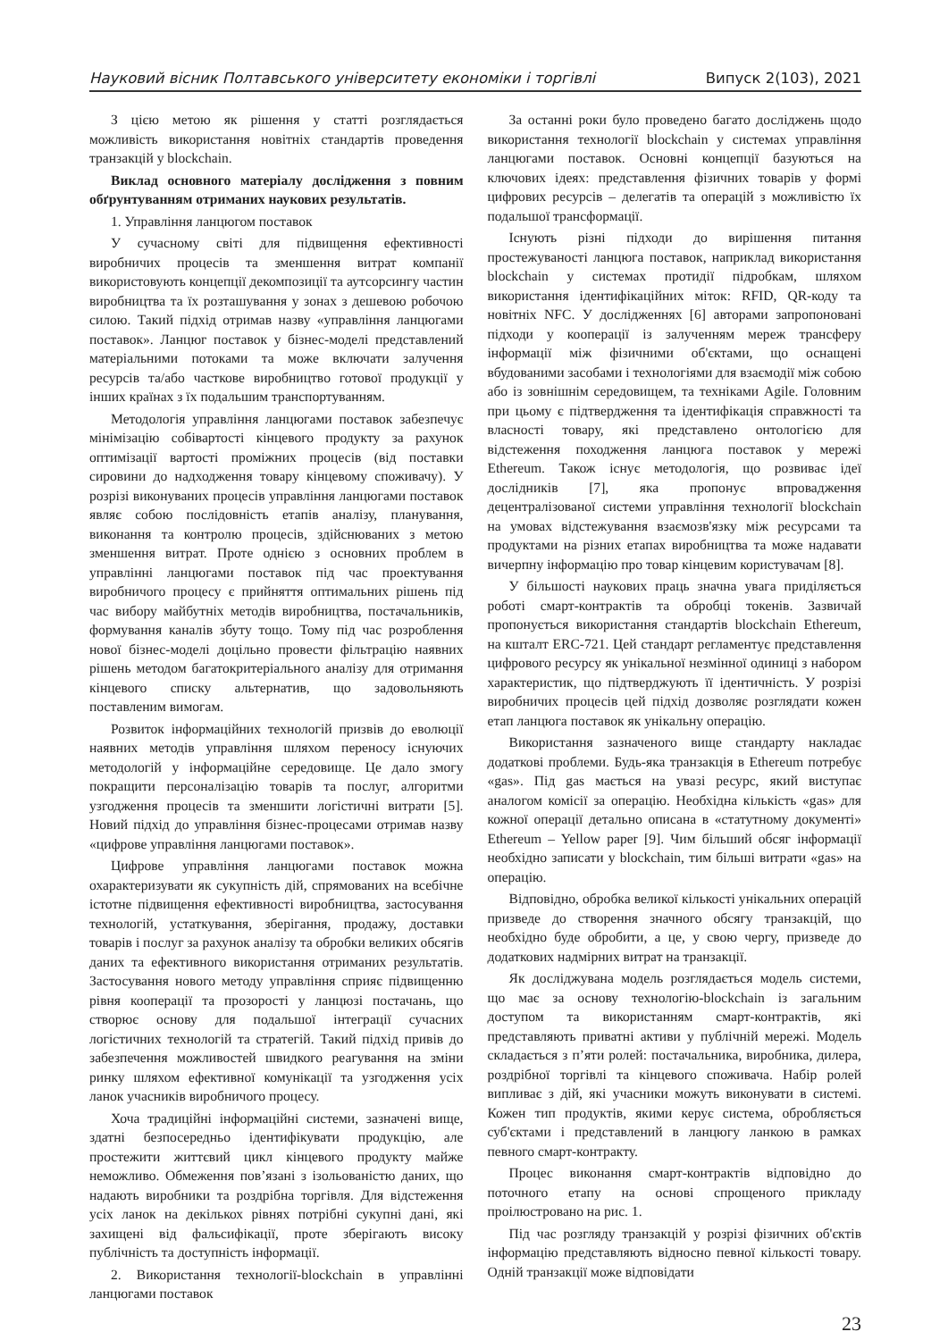Науковий вісник Полтавського університету економіки і торгівлі Випуск 2(103), 2021
З цією метою як рішення у статті розглядається можливість використання новітніх стандартів проведення транзакцій у blockchain.
Виклад основного матеріалу дослідження з повним обґрунтуванням отриманих наукових результатів.
1. Управління ланцюгом поставок
У сучасному світі для підвищення ефективності виробничих процесів та зменшення витрат компанії використовують концепції декомпозиції та аутсорсингу частин виробництва та їх розташування у зонах з дешевою робочою силою. Такий підхід отримав назву «управління ланцюгами поставок». Ланцюг поставок у бізнес-моделі представлений матеріальними потоками та може включати залучення ресурсів та/або часткове виробництво готової продукції у інших країнах з їх подальшим транспортуванням.
Методологія управління ланцюгами поставок забезпечує мінімізацію собівартості кінцевого продукту за рахунок оптимізації вартості проміжних процесів (від поставки сировини до надходження товару кінцевому споживачу). У розрізі виконуваних процесів управління ланцюгами поставок являє собою послідовність етапів аналізу, планування, виконання та контролю процесів, здійснюваних з метою зменшення витрат. Проте однією з основних проблем в управлінні ланцюгами поставок під час проектування виробничого процесу є прийняття оптимальних рішень під час вибору майбутніх методів виробництва, постачальників, формування каналів збуту тощо. Тому під час розроблення нової бізнес-моделі доцільно провести фільтрацію наявних рішень методом багатокритеріального аналізу для отримання кінцевого списку альтернатив, що задовольняють поставленим вимогам.
Розвиток інформаційних технологій призвів до еволюції наявних методів управління шляхом переносу існуючих методологій у інформаційне середовище. Це дало змогу покращити персоналізацію товарів та послуг, алгоритми узгодження процесів та зменшити логістичні витрати [5]. Новий підхід до управління бізнес-процесами отримав назву «цифрове управління ланцюгами поставок».
Цифрове управління ланцюгами поставок можна охарактеризувати як сукупність дій, спрямованих на всебічне істотне підвищення ефективності виробництва, застосування технологій, устаткування, зберігання, продажу, доставки товарів і послуг за рахунок аналізу та обробки великих обсягів даних та ефективного використання отриманих результатів. Застосування нового методу управління сприяє підвищенню рівня кооперації та прозорості у ланцюзі постачань, що створює основу для подальшої інтеграції сучасних логістичних технологій та стратегій. Такий підхід привів до забезпечення можливостей швидкого реагування на зміни ринку шляхом ефективної комунікації та узгодження усіх ланок учасників виробничого процесу.
Хоча традиційні інформаційні системи, зазначені вище, здатні безпосередньо ідентифікувати продукцію, але простежити життєвий цикл кінцевого продукту майже неможливо. Обмеження пов’язані з ізольованістю даних, що надають виробники та роздрібна торгівля. Для відстеження усіх ланок на декількох рівнях потрібні сукупні дані, які захищені від фальсифікації, проте зберігають високу публічність та доступність інформації.
2. Використання технології-blockchain в управлінні ланцюгами поставок
За останні роки було проведено багато досліджень щодо використання технології blockchain у системах управління ланцюгами поставок. Основні концепції базуються на ключових ідеях: представлення фізичних товарів у формі цифрових ресурсів – делегатів та операцій з можливістю їх подальшої трансформації.
Існують різні підходи до вирішення питання простежуваності ланцюга поставок, наприклад використання blockchain у системах протидії підробкам, шляхом використання ідентифікаційних міток: RFID, QR-коду та новітніх NFC. У дослідженнях [6] авторами запропоновані підходи у кооперації із залученням мереж трансферу інформації між фізичними об'єктами, що оснащені вбудованими засобами і технологіями для взаємодії між собою або із зовнішнім середовищем, та техніками Agile. Головним при цьому є підтвердження та ідентифікація справжності та власності товару, які представлено онтологією для відстеження походження ланцюга поставок у мережі Ethereum. Також існує методологія, що розвиває ідеї дослідників [7], яка пропонує впровадження децентралізованої системи управління технології blockchain на умовах відстежування взаємозв'язку між ресурсами та продуктами на різних етапах виробництва та може надавати вичерпну інформацію про товар кінцевим користувачам [8].
У більшості наукових праць значна увага приділяється роботі смарт-контрактів та обробці токенів. Зазвичай пропонується використання стандартів blockchain Ethereum, на кшталт ERC-721. Цей стандарт регламентує представлення цифрового ресурсу як унікальної незмінної одиниці з набором характеристик, що підтверджують її ідентичність. У розрізі виробничих процесів цей підхід дозволяє розглядати кожен етап ланцюга поставок як унікальну операцію.
Використання зазначеного вище стандарту накладає додаткові проблеми. Будь-яка транзакція в Ethereum потребує «gas». Під gas мається на увазі ресурс, який виступає аналогом комісії за операцію. Необхідна кількість «gas» для кожної операції детально описана в «статутному документі» Ethereum – Yellow paper [9]. Чим більший обсяг інформації необхідно записати у blockchain, тим більші витрати «gas» на операцію.
Відповідно, обробка великої кількості унікальних операцій призведе до створення значного обсягу транзакцій, що необхідно буде обробити, а це, у свою чергу, призведе до додаткових надмірних витрат на транзакції.
Як досліджувана модель розглядається модель системи, що має за основу технологію-blockchain із загальним доступом та використанням смарт-контрактів, які представляють приватні активи у публічній мережі. Модель складається з п’яти ролей: постачальника, виробника, дилера, роздрібної торгівлі та кінцевого споживача. Набір ролей випливає з дій, які учасники можуть виконувати в системі. Кожен тип продуктів, якими керує система, обробляється суб'єктами і представлений в ланцюгу ланкою в рамках певного смарт-контракту.
Процес виконання смарт-контрактів відповідно до поточного етапу на основі спрощеного прикладу проілюстровано на рис. 1.
Під час розгляду транзакцій у розрізі фізичних об'єктів інформацію представляють відносно певної кількості товару. Одній транзакції може відповідати
23